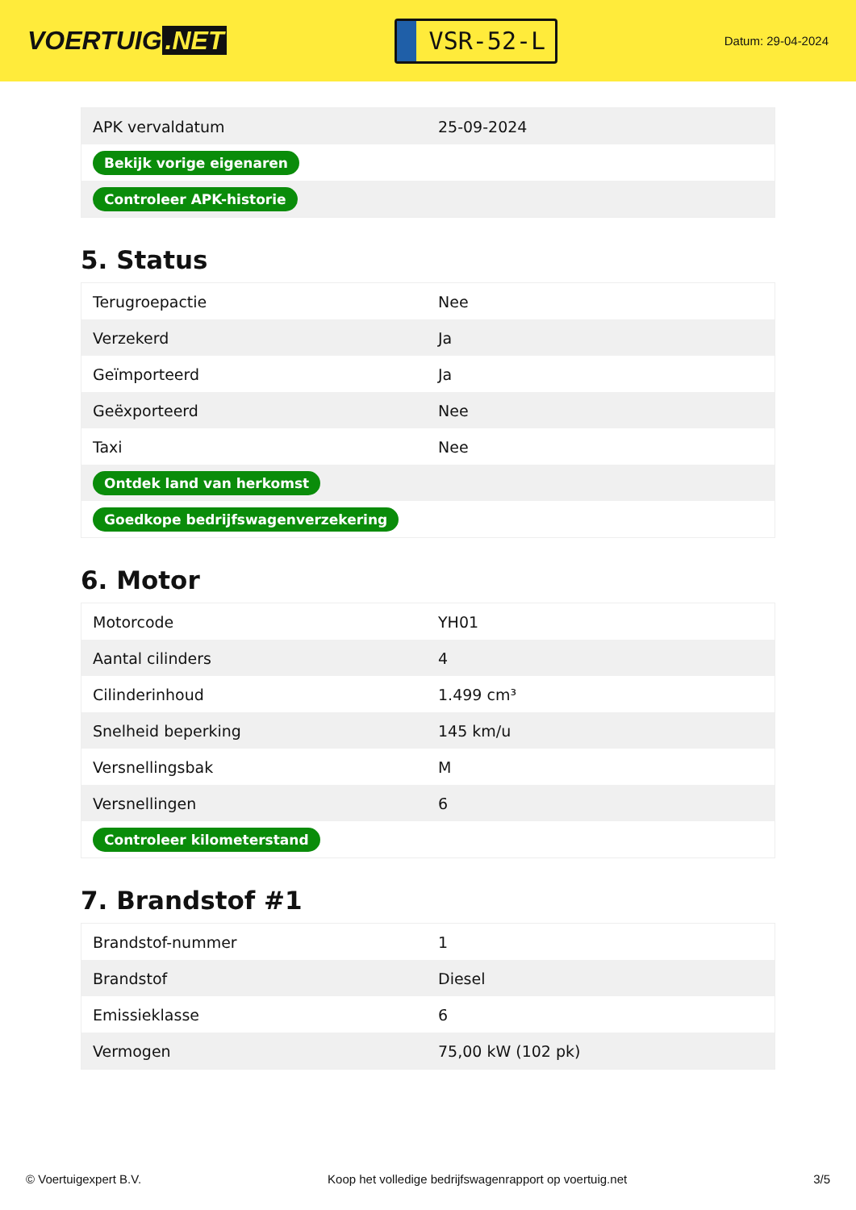VOERTUIG.NET
VSR-52-L
Datum: 29-04-2024
| APK vervaldatum | 25-09-2024 |
| Bekijk vorige eigenaren | |
| Controleer APK-historie | |
5. Status
| Terugroepactie | Nee |
| Verzekerd | Ja |
| Geïmporteerd | Ja |
| Geëxporteerd | Nee |
| Taxi | Nee |
| Ontdek land van herkomst | |
| Goedkope bedrijfswagenverzekering | |
6. Motor
| Motorcode | YH01 |
| Aantal cilinders | 4 |
| Cilinderinhoud | 1.499 cm³ |
| Snelheid beperking | 145 km/u |
| Versnellingsbak | M |
| Versnellingen | 6 |
| Controleer kilometerstand | |
7. Brandstof #1
| Brandstof-nummer | 1 |
| Brandstof | Diesel |
| Emissieklasse | 6 |
| Vermogen | 75,00 kW (102 pk) |
© Voertuigexpert B.V. Koop het volledige bedrijfswagenrapport op voertuig.net 3/5